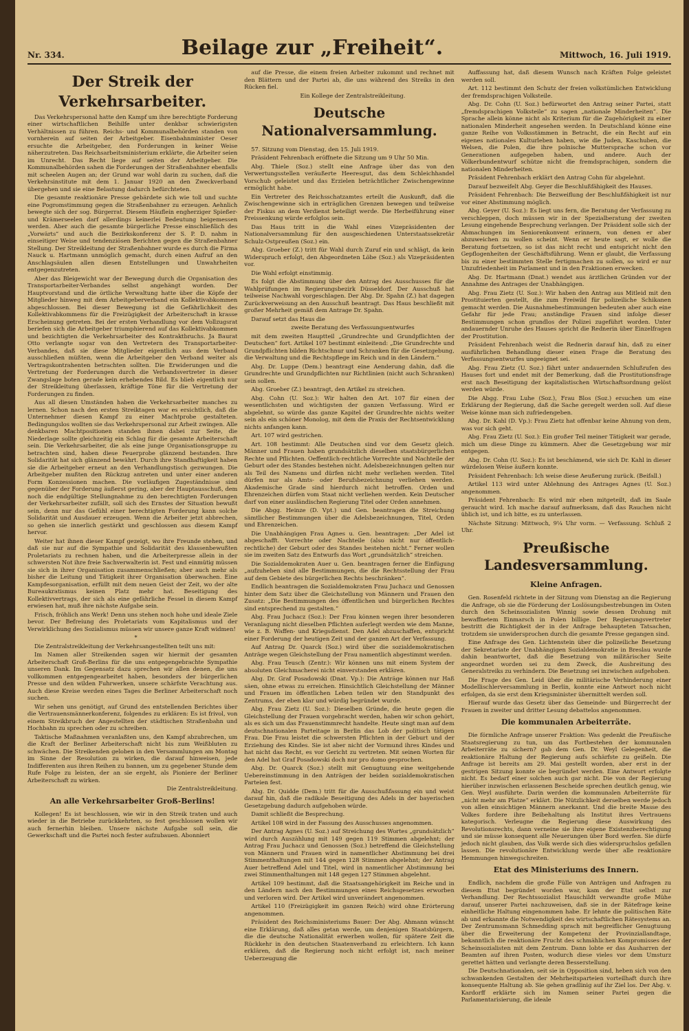Nr. 334.
Beilage zur „Freiheit“.
Mittwoch, 16. Juli 1919.
Der Streik der Verkehrsarbeiter.
Das Verkehrspersonal hatte den Kampf um ihre berechtigte Forderung einer wirtschaftlichen Beihilfe unter denkbar schwierigsten Verhältnissen zu führen. Reichs- und Kommunalbehörden standen von vornherein auf seiten der Arbeitgeber. Eisenbahnminister Oeser ersuchte die Arbeitgeber, den Forderungen in keiner Weise näherzutreten. Das Reichsarbeitsministerium erklärte, die Arbeiter seien im Unrecht. Das Recht liege auf seiten der Arbeitgeber. Die Kommunalbehörden sahen die Forderungen der Straßenbahner ebenfalls mit scheelen Augen an; der Grund war wohl darin zu suchen, daß die Verkehrsinstitute mit dem 1. Januar 1920 an den Zweckverband übergehen und sie eine Belastung dadurch befürchteten.
Die gesamte reaktionäre Presse gebärdete sich wie toll und suchte eine Pogromstimmung gegen die Straßenbahner zu erzeugen. Aehnlich bewegte sich der sog. Bürgerrat. Diesem Häuflein engherziger Spießer- und Krämerseelen darf allerdings keinerlei Bedeutung beigemessen werden. Aber auch die gesamte bürgerliche Presse einschließlich des „Vorwärts“ und auch die Bezirkskonferenz der S. P. D. nahm in einseitiger Weise und tendenziösen Berichten gegen die Straßenbahner Stellung. Der Streikleitung der Straßenbahner wurde es durch die Firma Nauck u. Hartmann unmöglich gemacht, durch einen Aufruf an den Anschlagsäulen allen diesen Entstellungen und Unwahrheiten entgegenzutreten.
Aber das Bleigewicht war der Bewegung durch die Organisation des Transportarbeiter-Verbandes selbst angehängt worden. Der Hauptvorstand und die örtliche Verwaltung hatte über die Köpfe der Mitglieder hinweg mit dem Arbeitgeberverband ein Kollektivabkommen abgeschlossen. Bei dieser Bewegung ist die Gefährlichkeit des Kollektivabkommens für die Freizügigkeit der Arbeiterschaft in krasse Erscheinung getreten. Bei der ersten Verhandlung vor dem Vollzugsrat beriefen sich die Arbeitgeber triumphierend auf das Kollektivabkommen und bezichtigten die Verkehrsarbeiter des Kontraktbruchs. Ja Baurat Otto verlangte sogar von den Vertretern des Transportarbeiter-Verbandes, daß sie diese Mitglieder eigentlich aus dem Verband ausschließen müßten, wenn die Arbeitgeber den Verband weiter als Vertragskontrahenten betrachten sollten. Die Erwiderungen und die Vertretung der Forderungen durch die Verbandsvertreter in dieser Zwangslage boten gerade kein erhebendes Bild. Es blieb eigentlich nur der Streikleitung überlassen, kräftige Töne für die Vertretung der Forderungen zu finden.
Aus all diesen Umständen haben die Verkehrsarbeiter manches zu lernen. Schon nach den ersten Streiktagen war es ersichtlich, daß die Unternehmer diesen Kampf zu einer Machtprobe gestalteten. Bedingungslos wollten sie das Verkehrspersonal zur Arbeit zwingen. Alle denkbaren Machtpositionen standen ihnen dabei zur Seite, die Niederlage sollte gleichzeitig ein Schlag für die gesamte Arbeiterschaft sein. Die Verkehrsarbeiter, die als eine junge Organisationsgruppe zu betrachten sind, haben diese Feuerprobe glänzend bestanden. Ihre Solidarität hat sich glänzend bewährt. Durch ihre Standhaftigkeit haben sie die Arbeitgeber erneut an den Verhandlungstisch gezwungen. Die Arbeitgeber mußten den Rückzug antreten und unter einer anderen Form Konzessionen machen. Die vorläufigen Zugeständnisse sind gegenüber der Forderung äußerst gering, aber der Hauptausschuß, dem noch die endgültige Stellungnahme zu den berechtigten Forderungen der Verkehrsarbeiter zufällt, soll sich des Ernstes der Situation bewußt sein, denn nur das Gefühl einer berechtigten Forderung kann solche Solidarität und Ausdauer erzeugen. Wenn die Arbeiter jetzt abbrechen, so gehen sie innerlich gestärkt und geschlossen aus diesem Kampf hervor.
Weiter hat ihnen dieser Kampf gezeigt, wo ihre Freunde stehen, und daß sie nur auf die Sympathie und Solidarität des klassenbewußten Proletariats zu rechnen haben, und die Arbeiterpresse allein in der schwersten Not ihre freie Sachverwalterin ist. Fest und einmütig müssen sie sich in ihrer Organisation zusammenschließen; aber auch mehr als bisher die Leitung und Tätigkeit ihrer Organisation überwachen. Eine Kampfesorganisation, erfüllt mit dem neuen Geist der Zeit, wo der alte Bureaukratismus keinen Platz mehr hat. Beseitigung des Kollektivvertrags, der sich als eine gefährliche Fessel in diesem Kampf erwiesen hat, muß ihre nächste Aufgabe sein.
Frisch, fröhlich ans Werk! Denn uns stehen noch hohe und ideale Ziele bevor. Der Befreiung des Proletariats vom Kapitalismus und der Verwirklichung des Sozialismus müssen wir unsere ganze Kraft widmen!
*
Die Zentralstreikleitung der Verkehrsangestellten teilt uns mit:
Im Namen aller Streikenden sagen wir hiermit der gesamten Arbeiterschaft Groß-Berlins für die uns entgegengebrachte Sympathie unseren Dank. Im Gegensatz dazu sprechen wir allen denen, die uns vollkommen entgegengearbeitet haben, besonders der bürgerlichen Presse und den wilden Fuhrwerken, unsere schärfste Verachtung aus. Auch diese Kreise werden eines Tages die Berliner Arbeiterschaft noch suchen.
Wir sehen uns genötigt, auf Grund des entstellenden Berichtes über die Vertrauensmännerkonferenz, folgendes zu erklären: Es ist frivol, von einem Streikbruch der Angestellten der städtischen Straßenbahn und Hochbahn zu sprechen oder zu schreiben.
Taktische Maßnahmen veranlaßten uns, den Kampf abzubrechen, um die Kraft der Berliner Arbeiterschaft nicht bis zum Weißbluten zu schwächen. Die Streikenden geloben in den Versammlungen am Montag im Sinne der Resolution zu wirken, die darauf hinweisen, jede Indifferenten aus ihren Reihen zu bannen, um zu gegebener Stunde dem Rufe Folge zu leisten, der an sie ergeht, als Pioniere der Berliner Arbeiterschaft zu wirken.
Die Zentralstreikleitung.
An alle Verkehrsarbeiter Groß-Berlins!
Kollegen! Es ist beschlossen, wie wir in den Streik traten und auch wieder in die Betriebe zurückkehrten, so fest geschlossen wollen wir auch fernerhin bleiben. Unsere nächste Aufgabe soll sein, die Gewerkschaft und die Partei noch fester aufzubauen. Abonniert
auf die Presse, die einem freien Arbeiter zukommt und rechnet mit den Blättern und der Partei ab, die uns während des Streiks in den Rücken fiel.
Ein Kollege der Zentralstreikleitung.
Deutsche Nationalversammlung.
57. Sitzung vom Dienstag, den 15. Juli 1919.
Präsident Fehrenbach eröffnete die Sitzung um 9 Uhr 50 Min.
Abg. Thiele (Soz.) stellt eine Anfrage über das von den Verwertungsstellen veräußerte Heeresgut, das dem Schleichhandel Vorschub geleistet und das Erzielen beträchtlicher Zwischengewinne ermöglicht habe.
Ein Vertreter des Reichsschatzamtes erteilt die Auskunft, daß die Zwischengewinne sich in erträglichen Grenzen bewegen und teilweise der Fiskus an dem Verdienst beteiligt werde. Die Herbeiführung einer Preissenkung würde erfolglos sein.
Das Haus tritt in die Wahl eines Vizepräsidenten der Nationalversammlung für den ausgeschiedenen Unterstaatssekretär Schulz-Ostpreußen (Soz.) ein.
Abg. Groeber (Z.) tritt für Wahl durch Zuruf ein und schlägt, da kein Widerspruch erfolgt, den Abgeordneten Löbe (Soz.) als Vizepräsidenten vor.
Die Wahl erfolgt einstimmig.
Es folgt die Abstimmung über den Antrag des Ausschusses für die Wahlprüfungen im Regierungsbezirk Düsseldorf. Der Ausschuß hat teilweise Nachwahl vorgeschlagen. Der Abg. Dr. Spahn (Z.) hat dagegen Zurückverweisung an den Ausschuß beantragt. Das Haus beschließt mit großer Mehrheit gemäß dem Antrage Dr. Spahn.
Darauf setzt das Haus die
zweite Beratung des Verfassungsentwurfes
mit dem zweiten Hauptteil „Grundrechte und Grundpflichten der Deutschen“ fort. Artikel 107 bestimmt einleitend: „Die Grundrechte und Grundpflichten bilden Richtschnur und Schranken für die Gesetzgebung, die Verwaltung und die Rechtspflege im Reich und in den Ländern.“
Abg. Dr. Luppe (Dem.) beantragt eine Aenderung dahin, daß die Grundrechte und Grundpflichten nur Richtlinien (nicht auch Schranken) sein sollen.
Abg. Groeber (Z.) beantragt, den Artikel zu streichen.
Abg. Cohn (U. Soz.): Wir halten den Art. 107 für einen der wesentlichsten und wichtigsten der ganzen Verfassung. Wird er abgelehnt, so würde das ganze Kapitel der Grundrechte nichts weiter sein als ein schöner Monolog, mit dem die Praxis der Rechtsentwicklung nichts anfangen kann.
Art. 107 wird gestrichen.
Art. 108 bestimmt: Alle Deutschen sind vor dem Gesetz gleich. Männer und Frauen haben grundsätzlich dieselben staatsbürgerlichen Rechte und Pflichten. Oeffentlich-rechtliche Vorrechte und Nachteile der Geburt oder des Standes bestehen nicht. Adelsbezeichnungen gelten nur als Teil des Namens und dürfen nicht mehr verliehen werden. Titel dürfen nur als Amts- oder Berufsbezeichnung verliehen werden. Akademische Grade sind hierdurch nicht betroffen. Orden und Ehrenzeichen dürfen vom Staat nicht verliehen werden. Kein Deutscher darf von einer ausländischen Regierung Titel oder Orden annehmen.
Die Abgg. Heinze (D. Vpt.) und Gen. beantragen die Streichung sämtlicher Bestimmungen über die Adelsbezeichnungen, Titel, Orden und Ehrenzeichen.
Die Unabhängigen Frau Agnes u. Gen. beantragen: „Der Adel ist abgeschafft. Vorrechte oder Nachteile (also nicht nur öffentlich-rechtliche) der Geburt oder des Standes bestehen nicht.“ Ferner wollen sie im zweiten Satz des Entwurfs das Wort „grundsätzlich“ streichen.
Die Sozialdemokraten Auer u. Gen. beantragen ferner die Einfügung „aufzuheben sind alle Bestimmungen, die die Rechtsstellung der Frau auf dem Gebiete des bürgerlichen Rechts beschränken“.
Endlich beantragen die Sozialdemokraten Frau Juchacz und Genossen hinter dem Satz über die Gleichstellung von Männern und Frauen den Zusatz: „Die Bestimmungen des öffentlichen und bürgerlichen Rechtes sind entsprechend zu gestalten.“
Abg. Frau Juchacz (Soz.): Der Frau können wegen ihrer besonderen Veranlagung nicht dieselben Pflichten auferlegt werden wie dem Manne, wie z. B. Waffen- und Kriegsdienst. Den Adel abzuschaffen, entspricht einer Forderung der heutigen Zeit und der ganzen Art der Verfassung.
Auf Antrag Dr. Quarck (Soz.) wird über die sozialdemokratischen Anträge wegen Gleichstellung der Frau namentlich abgestimmt werden.
Abg. Frau Teusch (Zentr.): Wir können uns mit einem System der absoluten Gleichmacherei nicht einverstanden erklären.
Abg. Dr. Graf Posadowski (Dnat. Vp.): Die Anträge können nur Haß säen, ohne etwas zu erreichen. Hinsichtlich Gleichstellung der Männer und Frauen im öffentlichen Leben teilen wir den Standpunkt des Zentrums, der eben klar und würdig begründet wurde.
Abg. Frau Zietz (U. Soz.): Dieselben Gründe, die heute gegen die Gleichstellung der Frauen vorgebracht werden, haben wir schon gehört, als es sich um das Frauenstimmrecht handelte. Heute singt man auf dem deutschnationalen Parteitage in Berlin das Lob der politisch tätigen Frau. Die Frau leistet die schwersten Pflichten in der Geburt und der Erziehung des Kindes. Sie ist aber nicht der Vormund ihres Kindes und hat nicht das Recht, es vor Gericht zu vertreten. Mit seinen Worten für den Adel hat Graf Posadowski doch nur pro domo gesprochen.
Abg. Dr. Quarck (Soz.) stellt mit Genugtuung eine weitgehende Uebereinstimmung in den Anträgen der beiden sozialdemokratischen Parteien fest.
Abg. Dr. Quidde (Dem.) tritt für die Ausschußfassung ein und weist darauf hin, daß die radikale Beseitigung des Adels in der bayerischen Gesetzgebung dadurch aufgehoben würde.
Damit schließt die Besprechung.
Artikel 108 wird in der Fassung des Ausschusses angenommen.
Der Antrag Agnes (U. Soz.) auf Streichung des Wortes „grundsätzlich“ wird durch Auszählung mit 149 gegen 119 Stimmen abgelehnt; der Antrag Frau Juchacz und Genossen (Soz.) betreffend die Gleichstellung von Männern und Frauen wird in namentlicher Abstimmung bei drei Stimmenthaltungen mit 144 gegen 128 Stimmen abgelehnt; der Antrag Auer betreffend Adel und Titel, wird in namentlicher Abstimmung bei zwei Stimmenthaltungen mit 148 gegen 127 Stimmen abgelehnt.
Artikel 109 bestimmt, daß die Staatsangehörigkeit im Reiche und in den Ländern nach den Bestimmungen eines Reichsgesetzes erworben und verloren wird. Der Artikel wird unverändert angenommen.
Artikel 110 (Freizügigkeit im ganzen Reich) wird ohne Erörterung angenommen.
Präsident des Reichsministeriums Bauer: Der Abg. Ahmann wünscht eine Erklärung, daß alles getan werde, um denjenigen Staatsbürgern, die die deutsche Nationalität erwerben wollen, für spätere Zeit die Rückkehr in den deutschen Staatenverband zu erleichtern. Ich kann erklären, daß die Regierung noch nicht erfolgt ist, nach meiner Ueberzeugung die
Auffassung hat, daß diesem Wunsch nach Kräften Folge geleistet werden soll.
Art. 112 bestimmt den Schutz der freien volkstümlichen Entwicklung der fremdsprachigen Volksteile.
Abg. Dr. Cohn (U. Soz.) befürwortet den Antrag seiner Partei, statt „fremdsprachigen Volksteile“ zu sagen „nationale Minderheiten“. Die Sprache allein könne nicht als Kriterium für die Zugehörigkeit zu einer nationalen Minderheit angesehen werden. In Deutschland könne eine ganze Reihe von Volksstämmen in Betracht, die ein Recht auf ein eigenes nationales Kulturleben haben, wie die Juden, Kaschuben, die Welsen, die Polen, die ihre polnische Muttersprache schon vor Generationen aufgegeben haben, und andere. Auch der Völkerbundentwurf schütze nicht die fremdsprachigen, sondern die nationalen Minderheiten.
Präsident Fehrenbach erklärt den Antrag Cohn für abgelehnt.
Darauf bezweifelt Abg. Geyer die Beschlußfähigkeit des Hauses.
Präsident Fehrenbach: Die Bezweiflung der Beschlußfähigkeit ist nur vor einer Abstimmung möglich.
Abg. Geyer (U. Soz.): Es liegt uns fern, die Beratung der Verfassung zu verschleppen, doch müssen wir in der Spezialberatung der zweiten Lesung eingehende Besprechung verlangen. Der Präsident solle sich der Abmachungen im Seniorenkonvent erinnern, von denen er aber abzuweichen zu wollen scheint. Wenn er heute sagt, er wolle die Beratung fortsetzen, so ist das nicht recht und entspricht nicht den Gepflogenheiten der Geschäftsführung. Wenn er glaubt, die Verfassung bis zu einer bestimmten Stelle fertigmachen zu sollen, so wird er nur Unzufriedenheit im Parlament und in den Fraktionen erwecken.
Abg. Dr. Hartmann (Dnat.) wendet aus ärztlichen Gründen vor der Annahme des Antrages der Unabhängigen.
Abg. Frau Zietz (U. Soz.): Wir haben den Antrag aus Mitleid mit den Prostituierten gestellt, die zum Freiwild für polizeiliche Schikanen gemacht werden. Die Ausnahmebestimmungen bedeuten aber auch eine Gefahr für jede Frau; anständige Frauen sind infolge dieser Bestimmungen schon grundlos der Polizei zugeführt worden. Unter andauernder Unruhe des Hauses spricht die Rednerin über Einzelfragen der Prostitution.
Präsident Fehrenbach weist die Rednerin darauf hin, daß zu einer ausführlichen Behandlung dieser einen Frage die Beratung des Verfassungsentwurfes ungeeignet sei.
Abg. Frau Zietz (U. Soz.) fährt unter andauernden Schlußrufen des Hauses fort und endet mit der Bemerkung, daß die Prostitutionsfrage erst nach Beseitigung der kapitalistischen Wirtschaftsordnung gelöst werden würde.
Die Abgg. Frau Luhe (Soz.), Frau Blos (Soz.) ersuchen um eine Erklärung der Regierung, daß die Sache geregelt werden soll. Auf diese Weise könne man sich zufriedengeben.
Abg. Dr. Kahl (D. Vp.): Frau Zietz hat offenbar keine Ahnung von dem, was vor sich geht.
Abg. Frau Zietz (U. Soz.): Ein großer Teil meiner Tätigkeit war gerade, mich um diese Dinge zu kümmern. Aber die Gesetzgebung war mir entgegen.
Abg. Dr. Cohn (U. Soz.): Es ist beschämend, wie sich Dr. Kahl in dieser würdelosen Weise äußern konnte.
Präsident Fehrenbach: Ich weise diese Aeußerung zurück. (Beifall.)
Artikel 113 wird unter Ablehnung des Antrages Agnes (U. Soz.) angenommen.
Präsident Fehrenbach: Es wird mir eben mitgeteilt, daß im Saale geraucht wird. Ich mache darauf aufmerksam, daß das Rauchen nicht üblich ist, und ich bitte, es zu unterlassen.
Nächste Sitzung: Mittwoch, 9¼ Uhr vorm. — Verfassung. Schluß 2 Uhr.
Preußische Landesversammlung.
Kleine Anfragen.
Gen. Rosenfeld richtete in der Sitzung vom Dienstag an die Regierung die Anfrage, ob sie die Förderung der Loslösungsbestrebungen im Osten durch den Scheinsozialisten Winnig sowie dessen Drohung mit bewaffnetem Einmarsch in Polen billige. Der Regierungsvertreter bestritt die Richtigkeit der in der Anfrage behaupteten Tatsachen, trotzdem sie unwidersprochen durch die gesamte Presse gegangen sind.
Eine Anfrage des Gen. Lichtenstein über die polizeiliche Besetzung der Sekretariate der Unabhängigen Sozialdemokratie in Breslau wurde dahin beantwortet, daß die Besetzung von militärischer Seite angeordnet worden sei zu dem Zweck, die Ausbreitung des Generalstreiks zu verhindern. Die Besetzung sei inzwischen aufgehoben.
Die Frage des Gen. Leid über die militärische Verhinderung einer Modellischlerversammlung in Berlin, konnte eine Antwort noch nicht erfolgen, da sie erst dem Kriegsminister übermittelt werden soll.
Hierauf wurde das Gesetz über das Gemeinde- und Bürgerrecht der Frauen in zweiter und dritter Lesung debattelos angenommen.
Die kommunalen Arbeiterräte.
Die förmliche Anfrage unserer Fraktion: Was gedenkt die Preußische Staatsregierung zu tun, um das Fortbestehen der kommunalen Arbeiterräte zu sichern? gab dem Gen. Dr. Weyl Gelegenheit, die reaktionäre Haltung der Regierung aufs schärfste zu geißeln. Die Anfrage ist bereits am 29. Mai gestellt worden, aber erst in der gestrigen Sitzung konnte sie begründet werden. Eine Antwort erfolgte nicht. Es bedarf einer solchen auch gar nicht. Die von der Regierung hierüber inzwischen erlassenen Bescheide sprechen deutlich genug, wie Gen. Weyl ausführte. Darin werden die kommunalen Arbeiterräte für „nicht mehr am Platze“ erklärt. Die Nützlichkeit derselben werde jedoch von allen einsichtigen Männern anerkannt. Und die breite Masse des Volkes fordere ihre Beibehaltung als Institut ihres Vertrauens kategorisch. Verleugne die Regierung diese Auswirkung des Revolutionsrechts, dann verneine sie ihre eigene Existenzberechtigung und sie müsse konsequent alle Neuerungen über Bord werfen. Sie dürfe jedoch nicht glauben, das Volk werde sich dies widerspruchslos gefallen lassen. Die revolutionäre Entwicklung werde über alle reaktionäre Hemmungen hinwegschreiten.
Etat des Ministeriums des Innern.
Endlich, nachdem die große Fülle von Anträgen und Anfragen zu diesem Etat begründet worden war, kam der Etat selbst zur Verhandlung. Der Rechtssozialist Hauschildt verwandte große Mühe darauf, unserer Partei nachzuweisen, daß sie in der Rätefrage keine einheitliche Haltung eingenommen habe. Er lehnte die politischen Räte ab und erkannte die Notwendigkeit des wirtschaftlichen Rätesystems an. Der Zentrumsmann Schmedding sprach mit begreiflicher Genugtuung über die Erweiterung der Kompetenz der Provinziallandtage, bekanntlich die reaktionäre Frucht des schmählichen Kompromisses der Scheinsozialisten mit dem Zentrum. Dann lobte er das Ausharren der Beamten auf ihren Posten, wodurch diese vieles vor dem Umsturz gerettet hätten und verlangte deren Besserstellung.
Die Deutschnationalen, seit sie in Opposition sind, heben sich von den schwankenden Gestalten der Mehrheitsparteien vorteilhaft durch ihre konsequente Haltung ab. Sie gehen gradlinig auf ihr Ziel los. Der Abg. v. Kardorff erklärte sich im Namen seiner Partei gegen die Parlamentarisierung, die ideale